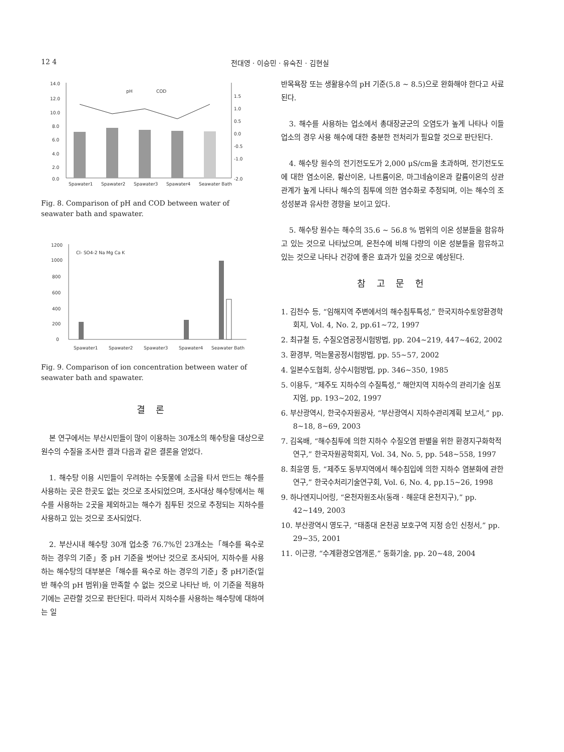12 4 전대영 · 이승민 · 유숙진 · 김현실
14.0
12.0
10.0
8.0
6.0
4.0
2.0
0.0
1.5
1.0
0.5
0.0
-0.5
-1.0
-2.0
pH
COD
Spawater1
Spawater2
Spawater3
Spawater4
Seawater Bath
Fig. 8. Comparison of pH and COD between water of seawater bath and spawater.
1200
1000
800
600
400
200
0
Cl- SO4-2 Na Mg Ca K
Spawater1
Spawater2
Spawater3
Spawater4
Seawater Bath
Fig. 9. Comparison of ion concentration between water of seawater bath and spawater.
결 론
본 연구에서는 부산시민들이 많이 이용하는 30개소의 해수탕을 대상으로 원수의 수질을 조사한 결과 다음과 같은 결론을 얻었다.
1. 해수탕 이용 시민들이 우려하는 수돗물에 소금을 타서 만드는 해수를 사용하는 곳은 한곳도 없는 것으로 조사되었으며, 조사대상 해수탕에서는 해수를 사용하는 2곳을 제외하고는 해수가 침투된 것으로 추정되는 지하수를 사용하고 있는 것으로 조사되었다.
2. 부산시내 해수탕 30개 업소중 76.7%인 23개소는「해수를 욕수로 하는 경우의 기준」중 pH 기준을 벗어난 것으로 조사되어, 지하수를 사용하는 해수탕의 대부분은「해수를 욕수로 하는 경우의 기준」중 pH기준(일반 해수의 pH 범위)을 만족할 수 없는 것으로 나타난 바, 이 기준을 적용하기에는 곤란할 것으로 판단된다. 따라서 지하수를 사용하는 해수탕에 대하여는 일
반목욕장 또는 생활용수의 pH 기준(5.8 ~ 8.5)으로 완화해야 한다고 사료된다.
3. 해수를 사용하는 업소에서 총대장균군의 오염도가 높게 나타나 이들 업소의 경우 사용 해수에 대한 충분한 전처리가 필요할 것으로 판단된다.
4. 해수탕 원수의 전기전도도가 2,000 μS/cm을 초과하며, 전기전도도에 대한 염소이온, 황산이온, 나트륨이온, 마그네슘이온과 칼륨이온의 상관관계가 높게 나타나 해수의 침투에 의한 염수화로 추정되며, 이는 해수의 조성성분과 유사한 경향을 보이고 있다.
5. 해수탕 원수는 해수의 35.6 ~ 56.8 % 범위의 이온 성분들을 함유하고 있는 것으로 나타났으며, 온천수에 비해 다량의 이온 성분들을 함유하고 있는 것으로 나타나 건강에 좋은 효과가 있을 것으로 예상된다.
참 고 문 헌
1. 김천수 등, “임해지역 주변에서의 해수침투특성,” 한국지하수토양환경학회지, Vol. 4, No. 2, pp.61~72, 1997
2. 최규철 등, 수질오염공정시험방법, pp. 204~219, 447~462, 2002
3. 환경부, 먹는물공정시험방법, pp. 55~57, 2002
4. 일본수도협회, 상수시험방법, pp. 346~350, 1985
5. 이용두, “제주도 지하수의 수질특성,” 해안지역 지하수의 관리기술 심포지엄, pp. 193~202, 1997
6. 부산광역시, 한국수자원공사, “부산광역시 지하수관리계획 보고서,” pp. 8~18, 8~69, 2003
7. 김옥배, “해수침투에 의한 지하수 수질오염 판별을 위한 환경지구화학적 연구,” 한국자원공학회지, Vol. 34, No. 5, pp. 548~558, 1997
8. 최윤영 등, “제주도 동부지역에서 해수침입에 의한 지하수 염분화에 관한 연구,” 한국수처리기술연구회, Vol. 6, No. 4, pp.15~26, 1998
9. 하나엔지니어링, “온천자원조사(동래 · 해운대 온천지구),” pp. 42~149, 2003
10. 부산광역시 영도구, “태종대 온천공 보호구역 지정 승인 신청서,” pp. 29~35, 2001
11. 이근광, “수계환경오염개론,” 동화기술, pp. 20~48, 2004